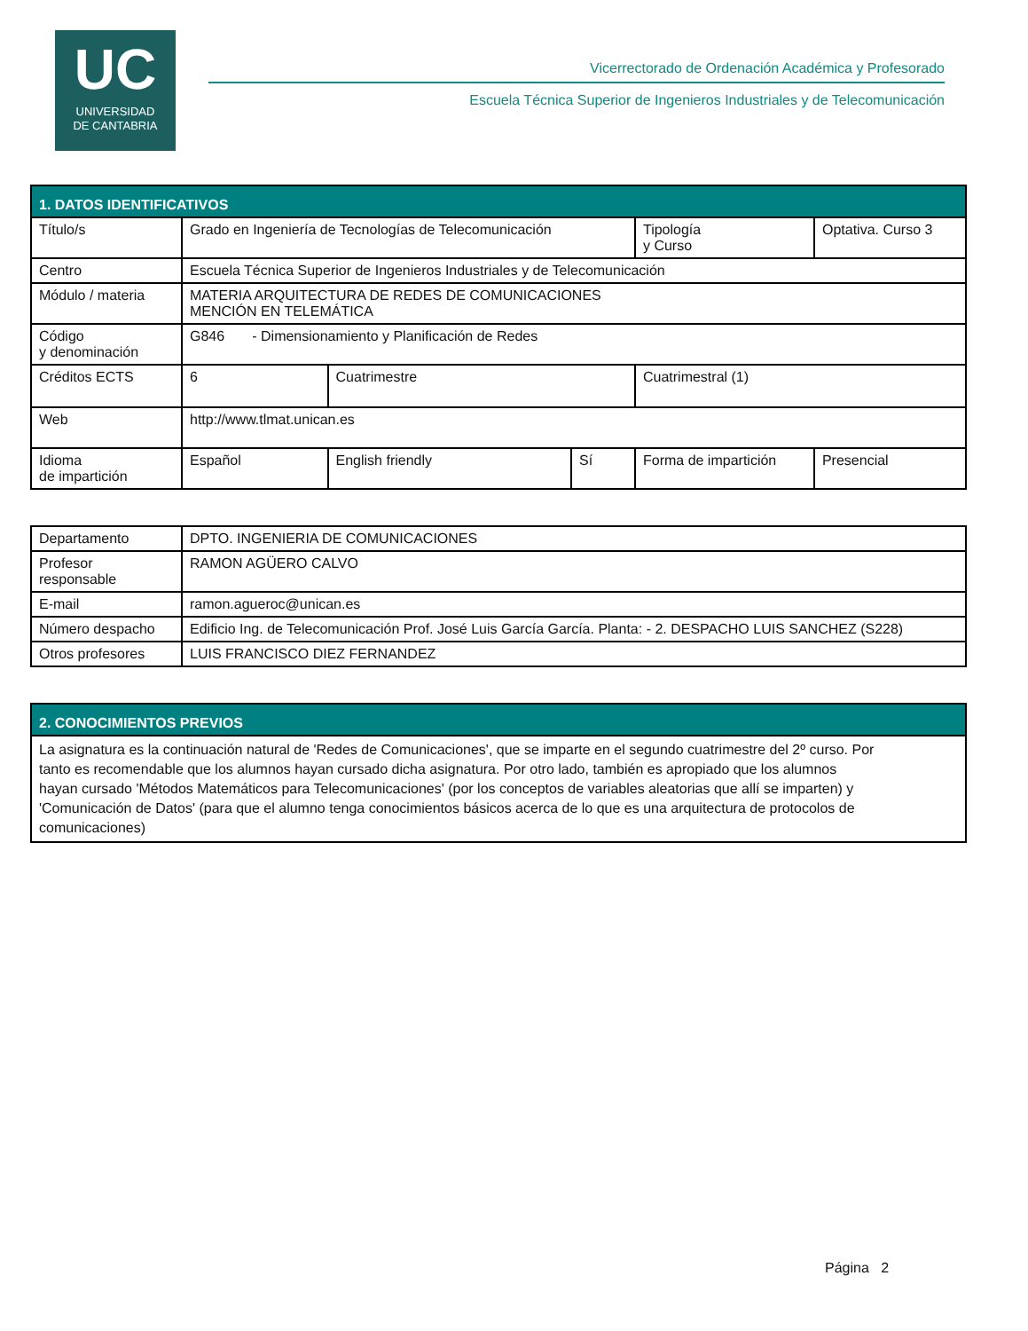UC
UNIVERSIDAD
DE CANTABRIA
Vicerrectorado de Ordenación Académica y Profesorado
Escuela Técnica Superior de Ingenieros Industriales y de Telecomunicación
| 1. DATOS IDENTIFICATIVOS | | | | | |
| --- | --- | --- | --- | --- | --- |
| Título/s | Grado en Ingeniería de Tecnologías de Telecomunicación | | | Tipología y Curso | Optativa. Curso 3 |
| Centro | Escuela Técnica Superior de Ingenieros Industriales y de Telecomunicación | | | | |
| Módulo / materia | MATERIA ARQUITECTURA DE REDES DE COMUNICACIONES MENCIÓN EN TELEMÁTICA | | | | |
| Código y denominación | G846 - Dimensionamiento y Planificación de Redes | | | | |
| Créditos ECTS | 6 | Cuatrimestre | | Cuatrimestral (1) | |
| Web | http://www.tlmat.unican.es | | | | |
| Idioma de impartición | Español | English friendly | Sí | Forma de impartición | Presencial |
| Departamento | DPTO. INGENIERIA DE COMUNICACIONES |
| Profesor responsable | RAMON AGÜERO CALVO |
| E-mail | ramon.agueroc@unican.es |
| Número despacho | Edificio Ing. de Telecomunicación Prof. José Luis García García. Planta: - 2. DESPACHO LUIS SANCHEZ (S228) |
| Otros profesores | LUIS FRANCISCO DIEZ FERNANDEZ |
| 2. CONOCIMIENTOS PREVIOS |
| --- |
| La asignatura es la continuación natural de 'Redes de Comunicaciones', que se imparte en el segundo cuatrimestre del 2º curso. Por tanto es recomendable que los alumnos hayan cursado dicha asignatura. Por otro lado, también es apropiado que los alumnos hayan cursado 'Métodos Matemáticos para Telecomunicaciones' (por los conceptos de variables aleatorias que allí se imparten) y 'Comunicación de Datos' (para que el alumno tenga conocimientos básicos acerca de lo que es una arquitectura de protocolos de comunicaciones) |
Página 2